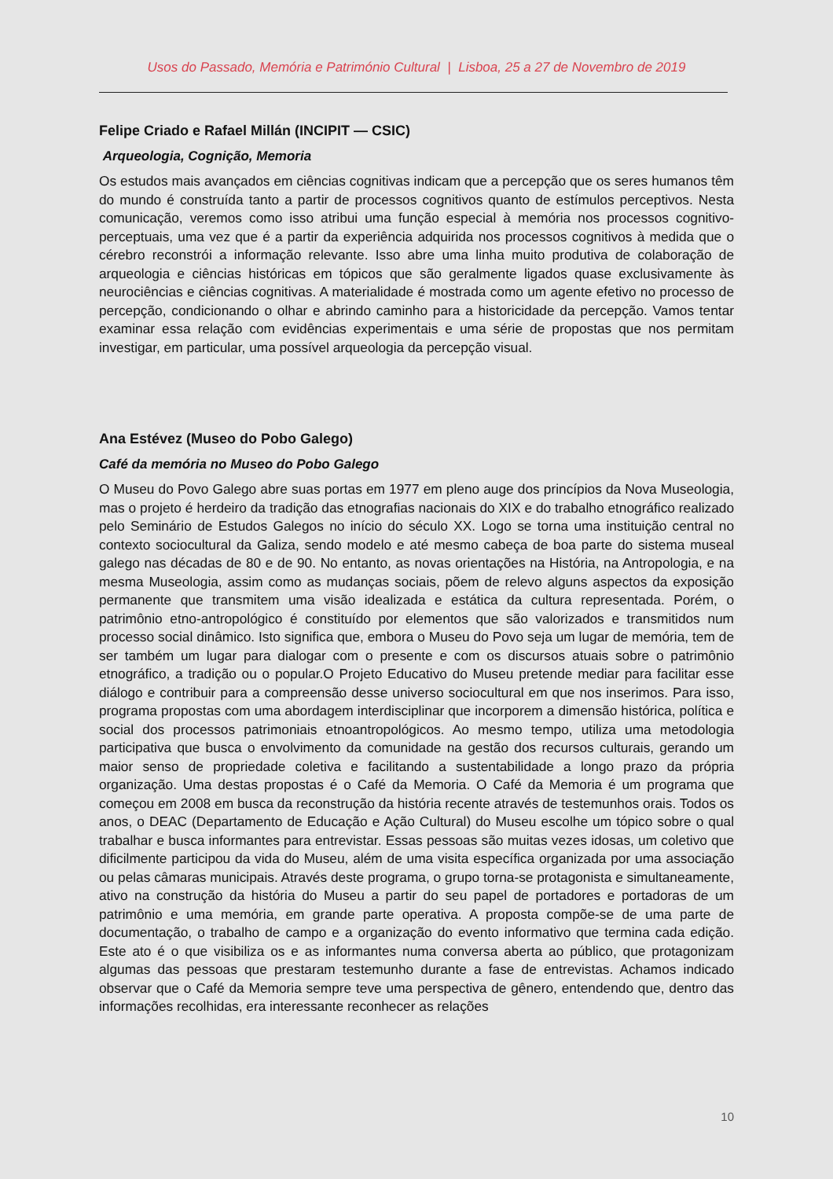Usos do Passado, Memória e Património Cultural | Lisboa, 25 a 27 de Novembro de 2019
Felipe Criado e Rafael Millán (INCIPIT — CSIC)
Arqueologia, Cognição, Memoria
Os estudos mais avançados em ciências cognitivas indicam que a percepção que os seres humanos têm do mundo é construída tanto a partir de processos cognitivos quanto de estímulos perceptivos. Nesta comunicação, veremos como isso atribui uma função especial à memória nos processos cognitivo-perceptuais, uma vez que é a partir da experiência adquirida nos processos cognitivos à medida que o cérebro reconstrói a informação relevante. Isso abre uma linha muito produtiva de colaboração de arqueologia e ciências históricas em tópicos que são geralmente ligados quase exclusivamente às neurociências e ciências cognitivas. A materialidade é mostrada como um agente efetivo no processo de percepção, condicionando o olhar e abrindo caminho para a historicidade da percepção. Vamos tentar examinar essa relação com evidências experimentais e uma série de propostas que nos permitam investigar, em particular, uma possível arqueologia da percepção visual.
Ana Estévez (Museo do Pobo Galego)
Café da memória no Museo do Pobo Galego
O Museu do Povo Galego abre suas portas em 1977 em pleno auge dos princípios da Nova Museologia, mas o projeto é herdeiro da tradição das etnografias nacionais do XIX e do trabalho etnográfico realizado pelo Seminário de Estudos Galegos no início do século XX. Logo se torna uma instituição central no contexto sociocultural da Galiza, sendo modelo e até mesmo cabeça de boa parte do sistema museal galego nas décadas de 80 e de 90. No entanto, as novas orientações na História, na Antropologia, e na mesma Museologia, assim como as mudanças sociais, põem de relevo alguns aspectos da exposição permanente que transmitem uma visão idealizada e estática da cultura representada. Porém, o patrimônio etno-antropológico é constituído por elementos que são valorizados e transmitidos num processo social dinâmico. Isto significa que, embora o Museu do Povo seja um lugar de memória, tem de ser também um lugar para dialogar com o presente e com os discursos atuais sobre o patrimônio etnográfico, a tradição ou o popular.O Projeto Educativo do Museu pretende mediar para facilitar esse diálogo e contribuir para a compreensão desse universo sociocultural em que nos inserimos. Para isso, programa propostas com uma abordagem interdisciplinar que incorporem a dimensão histórica, política e social dos processos patrimoniais etnoantropológicos. Ao mesmo tempo, utiliza uma metodologia participativa que busca o envolvimento da comunidade na gestão dos recursos culturais, gerando um maior senso de propriedade coletiva e facilitando a sustentabilidade a longo prazo da própria organização. Uma destas propostas é o Café da Memoria. O Café da Memoria é um programa que começou em 2008 em busca da reconstrução da história recente através de testemunhos orais. Todos os anos, o DEAC (Departamento de Educação e Ação Cultural) do Museu escolhe um tópico sobre o qual trabalhar e busca informantes para entrevistar. Essas pessoas são muitas vezes idosas, um coletivo que dificilmente participou da vida do Museu, além de uma visita específica organizada por uma associação ou pelas câmaras municipais. Através deste programa, o grupo torna-se protagonista e simultaneamente, ativo na construção da história do Museu a partir do seu papel de portadores e portadoras de um patrimônio e uma memória, em grande parte operativa. A proposta compõe-se de uma parte de documentação, o trabalho de campo e a organização do evento informativo que termina cada edição. Este ato é o que visibiliza os e as informantes numa conversa aberta ao público, que protagonizam algumas das pessoas que prestaram testemunho durante a fase de entrevistas. Achamos indicado observar que o Café da Memoria sempre teve uma perspectiva de gênero, entendendo que, dentro das informações recolhidas, era interessante reconhecer as relações
10